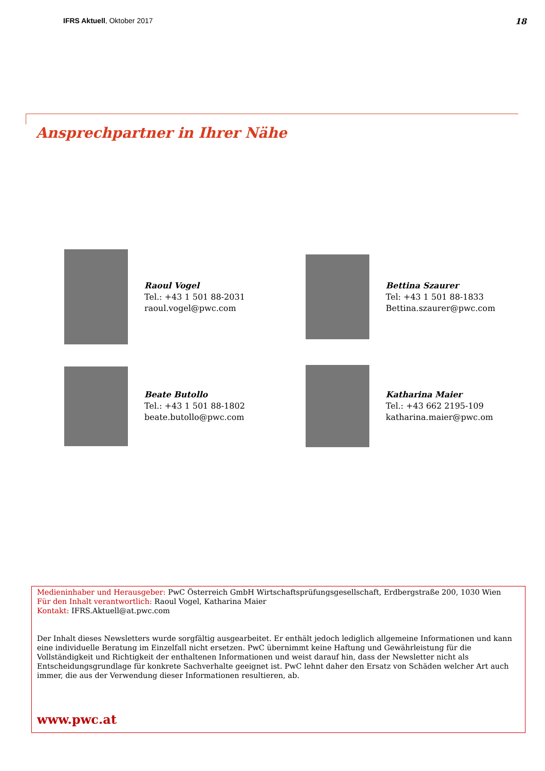IFRS Aktuell, Oktober 2017 18
Ansprechpartner in Ihrer Nähe
Raoul Vogel
Tel.: +43 1 501 88-2031
raoul.vogel@pwc.com
Bettina Szaurer
Tel: +43 1 501 88-1833
Bettina.szaurer@pwc.com
Beate Butollo
Tel.: +43 1 501 88-1802
beate.butollo@pwc.com
Katharina Maier
Tel.: +43 662 2195-109
katharina.maier@pwc.om
Medieninhaber und Herausgeber: PwC Österreich GmbH Wirtschaftsprüfungsgesellschaft, Erdbergstraße 200, 1030 Wien
Für den Inhalt verantwortlich: Raoul Vogel, Katharina Maier
Kontakt: IFRS.Aktuell@at.pwc.com
Der Inhalt dieses Newsletters wurde sorgfältig ausgearbeitet. Er enthält jedoch lediglich allgemeine Informationen und kann eine individuelle Beratung im Einzelfall nicht ersetzen. PwC übernimmt keine Haftung und Gewährleistung für die Vollständigkeit und Richtigkeit der enthaltenen Informationen und weist darauf hin, dass der Newsletter nicht als Entscheidungsgrundlage für konkrete Sachverhalte geeignet ist. PwC lehnt daher den Ersatz von Schäden welcher Art auch immer, die aus der Verwendung dieser Informationen resultieren, ab.
www.pwc.at